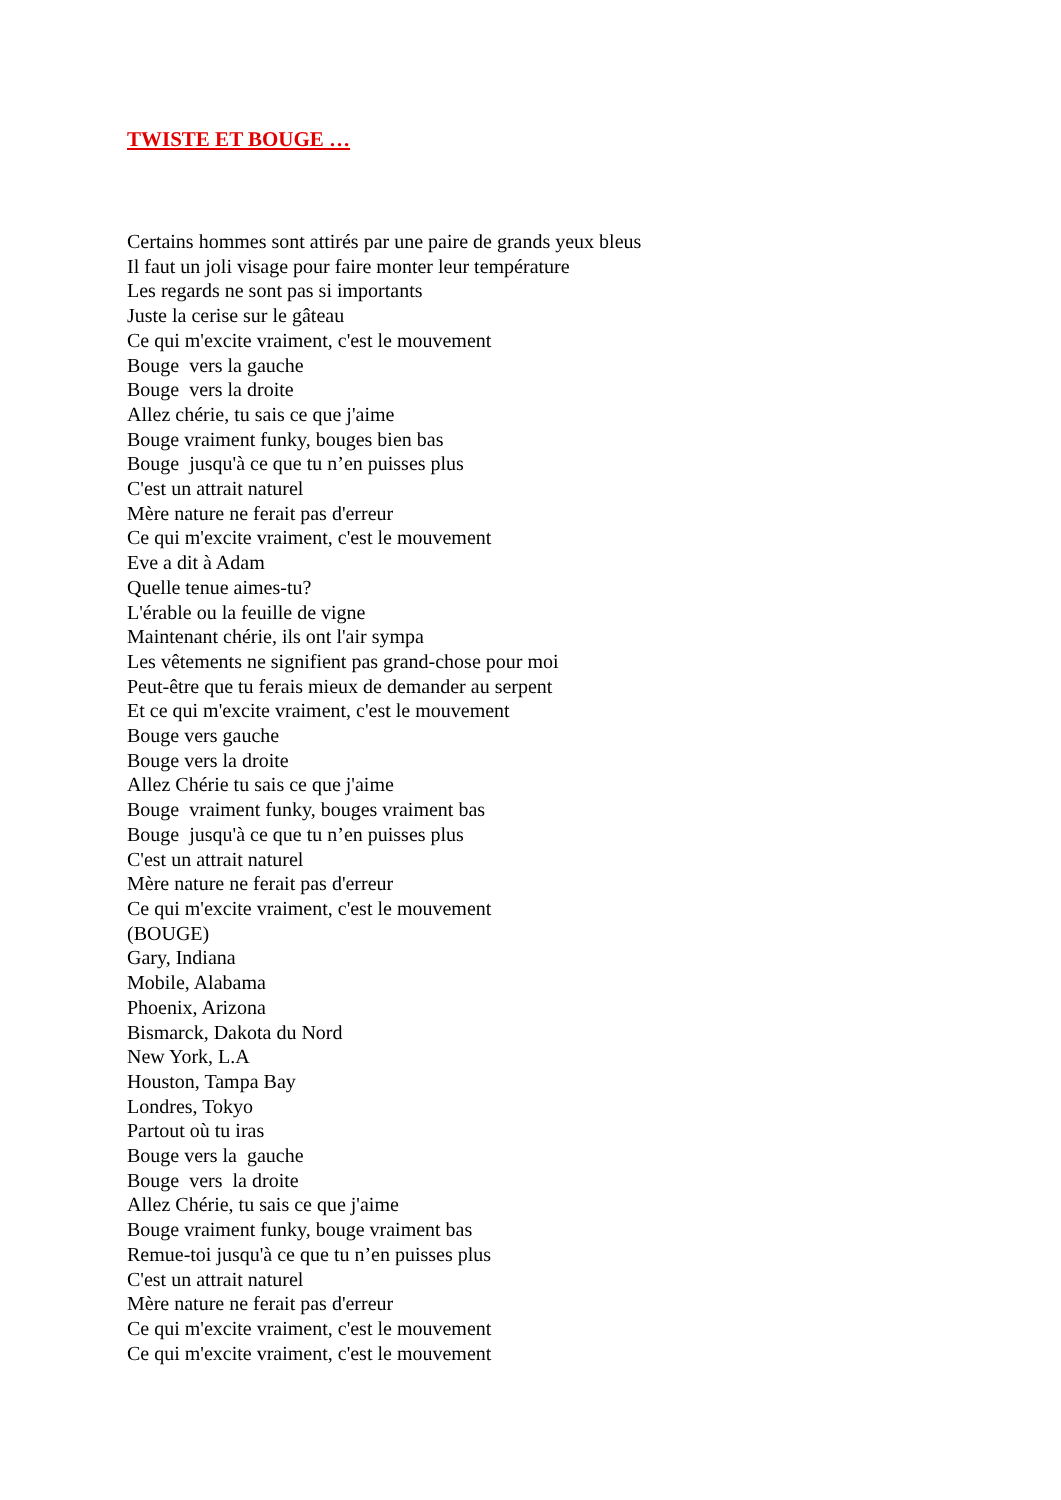TWISTE ET BOUGE …
Certains hommes sont attirés par une paire de grands yeux bleus Il faut un joli visage pour faire monter leur température Les regards ne sont pas si importants Juste la cerise sur le gâteau Ce qui m'excite vraiment, c'est le mouvement Bouge vers la gauche Bouge vers la droite Allez chérie, tu sais ce que j'aime Bouge vraiment funky, bouges bien bas Bouge jusqu'à ce que tu n’en puisses plus C'est un attrait naturel Mère nature ne ferait pas d'erreur Ce qui m'excite vraiment, c'est le mouvement Eve a dit à Adam Quelle tenue aimes-tu? L'érable ou la feuille de vigne Maintenant chérie, ils ont l'air sympa Les vêtements ne signifient pas grand-chose pour moi Peut-être que tu ferais mieux de demander au serpent Et ce qui m'excite vraiment, c'est le mouvement Bouge vers gauche Bouge vers la droite Allez Chérie tu sais ce que j'aime Bouge vraiment funky, bouges vraiment bas Bouge jusqu'à ce que tu n’en puisses plus C'est un attrait naturel Mère nature ne ferait pas d'erreur Ce qui m'excite vraiment, c'est le mouvement (BOUGE) Gary, Indiana Mobile, Alabama Phoenix, Arizona Bismarck, Dakota du Nord New York, L.A Houston, Tampa Bay Londres, Tokyo Partout où tu iras Bouge vers la gauche Bouge vers la droite Allez Chérie, tu sais ce que j'aime Bouge vraiment funky, bouge vraiment bas Remue-toi jusqu'à ce que tu n’en puisses plus C'est un attrait naturel Mère nature ne ferait pas d'erreur Ce qui m'excite vraiment, c'est le mouvement Ce qui m'excite vraiment, c'est le mouvement